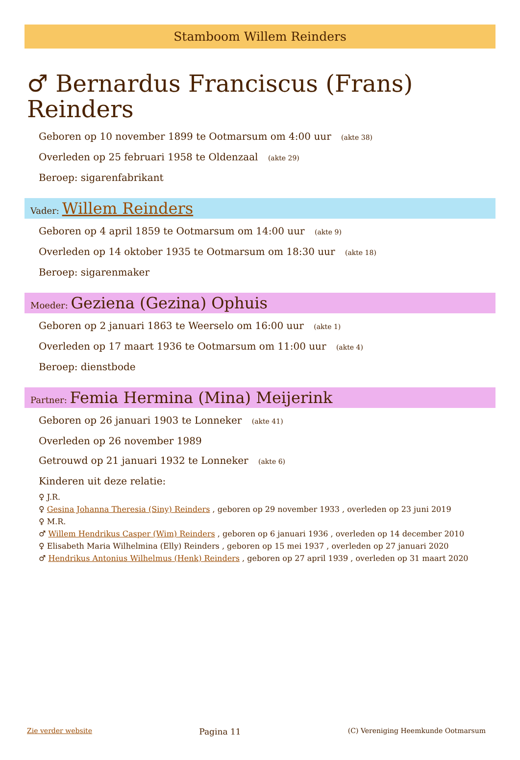Stamboom Willem Reinders
♂ Bernardus Franciscus (Frans) Reinders
Geboren op 10 november 1899 te Ootmarsum om 4:00 uur (akte 38)
Overleden op 25 februari 1958 te Oldenzaal (akte 29)
Beroep: sigarenfabrikant
Vader: Willem Reinders
Geboren op 4 april 1859 te Ootmarsum om 14:00 uur (akte 9)
Overleden op 14 oktober 1935 te Ootmarsum om 18:30 uur (akte 18)
Beroep: sigarenmaker
Moeder: Geziena (Gezina) Ophuis
Geboren op 2 januari 1863 te Weerselo om 16:00 uur (akte 1)
Overleden op 17 maart 1936 te Ootmarsum om 11:00 uur (akte 4)
Beroep: dienstbode
Partner: Femia Hermina (Mina) Meijerink
Geboren op 26 januari 1903 te Lonneker (akte 41)
Overleden op 26 november 1989
Getrouwd op 21 januari 1932 te Lonneker (akte 6)
Kinderen uit deze relatie:
♀ J.R.
♀ Gesina Johanna Theresia (Siny) Reinders , geboren op 29 november 1933 , overleden op 23 juni 2019
♀ M.R.
♂ Willem Hendrikus Casper (Wim) Reinders , geboren op 6 januari 1936 , overleden op 14 december 2010
♀ Elisabeth Maria Wilhelmina (Elly) Reinders , geboren op 15 mei 1937 , overleden op 27 januari 2020
♂ Hendrikus Antonius Wilhelmus (Henk) Reinders , geboren op 27 april 1939 , overleden op 31 maart 2020
Zie verder website Pagina 11 (C) Vereniging Heemkunde Ootmarsum